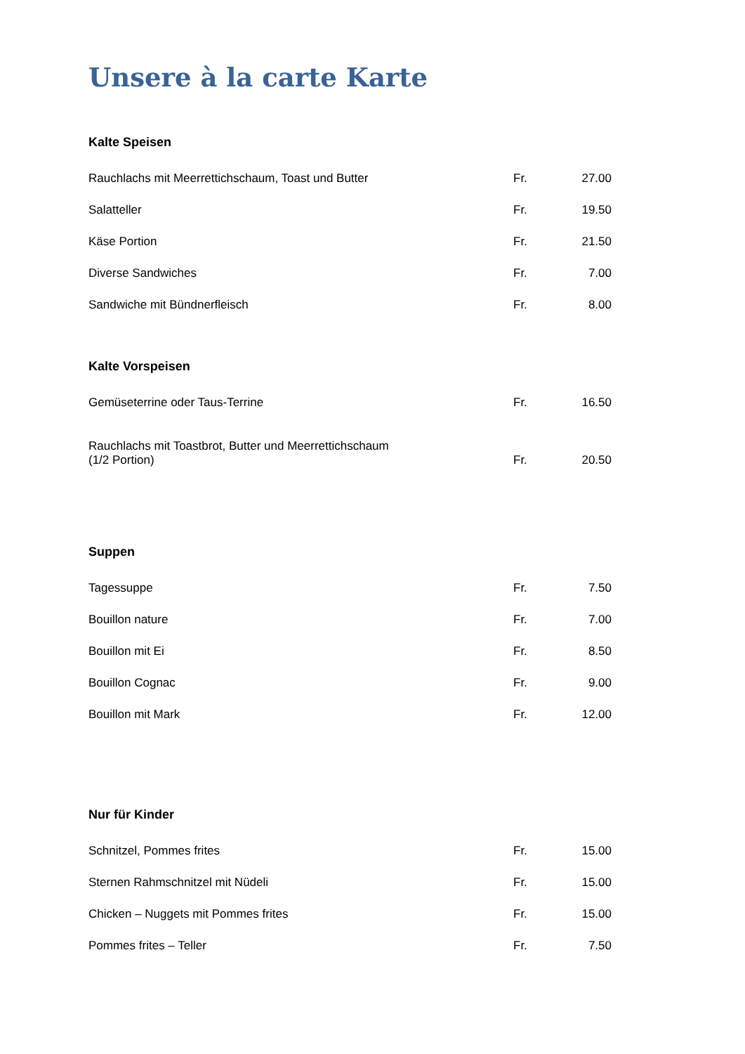Unsere à la carte Karte
Kalte Speisen
| Rauchlachs mit Meerrettichschaum, Toast und Butter | Fr. | 27.00 |
| Salatteller | Fr. | 19.50 |
| Käse Portion | Fr. | 21.50 |
| Diverse Sandwiches | Fr. | 7.00 |
| Sandwiche mit Bündnerfleisch | Fr. | 8.00 |
Kalte Vorspeisen
| Gemüseterrine oder Taus-Terrine | Fr. | 16.50 |
| Rauchlachs mit Toastbrot, Butter und Meerrettichschaum (1/2 Portion) | Fr. | 20.50 |
Suppen
| Tagessuppe | Fr. | 7.50 |
| Bouillon nature | Fr. | 7.00 |
| Bouillon mit Ei | Fr. | 8.50 |
| Bouillon Cognac | Fr. | 9.00 |
| Bouillon mit Mark | Fr. | 12.00 |
Nur für Kinder
| Schnitzel, Pommes frites | Fr. | 15.00 |
| Sternen Rahmschnitzel mit Nüdeli | Fr. | 15.00 |
| Chicken – Nuggets mit Pommes frites | Fr. | 15.00 |
| Pommes frites – Teller | Fr. | 7.50 |